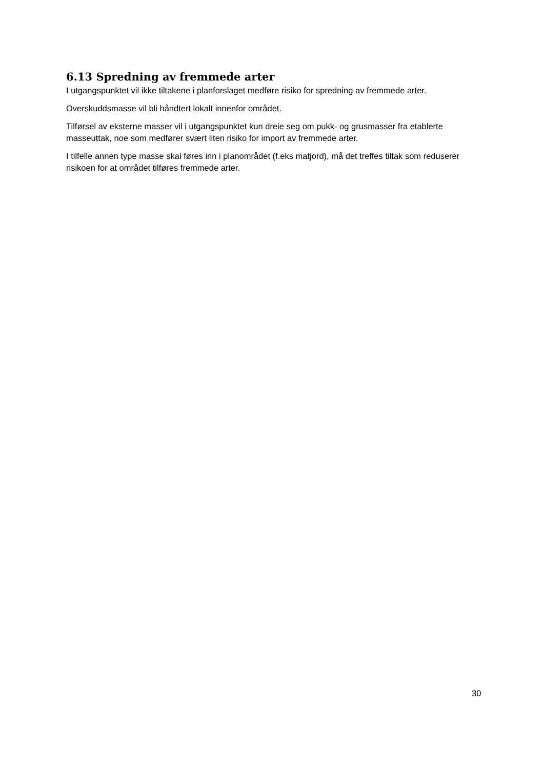6.13 Spredning av fremmede arter
I utgangspunktet vil ikke tiltakene i planforslaget medføre risiko for spredning av fremmede arter.
Overskuddsmasse vil bli håndtert lokalt innenfor området.
Tilførsel av eksterne masser vil i utgangspunktet kun dreie seg om pukk- og grusmasser fra etablerte masseuttak, noe som medfører svært liten risiko for import av fremmede arter.
I tilfelle annen type masse skal føres inn i planområdet (f.eks matjord), må det treffes tiltak som reduserer risikoen for at området tilføres fremmede arter.
30